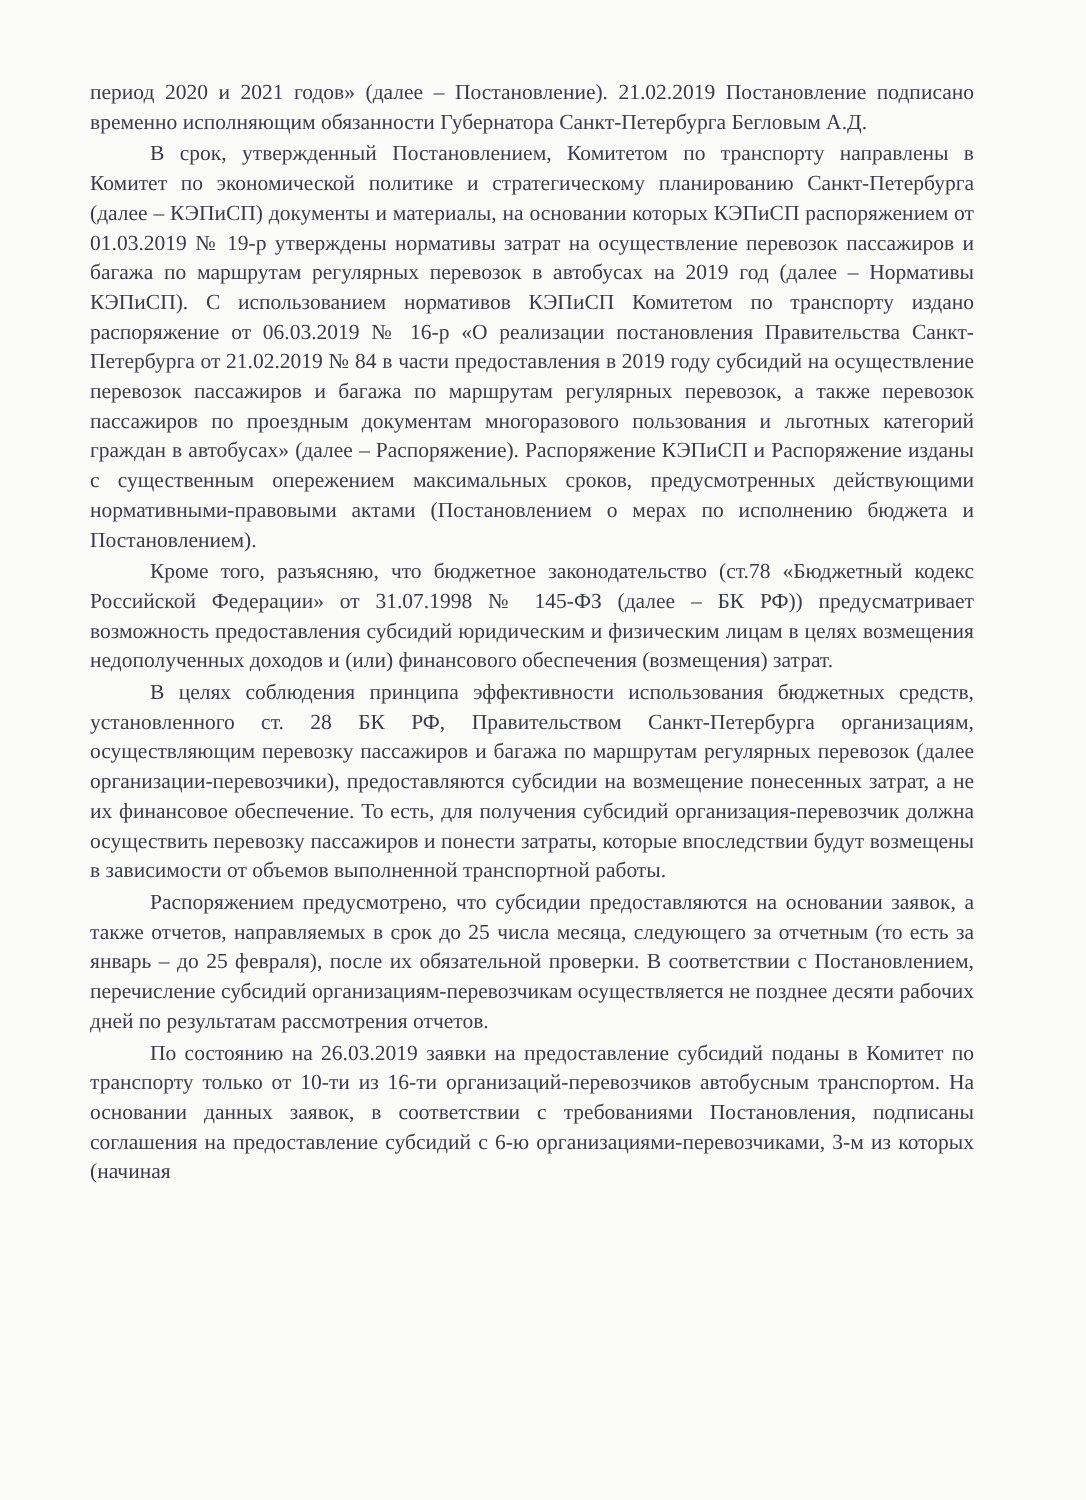период 2020 и 2021 годов» (далее – Постановление). 21.02.2019 Постановление подписано временно исполняющим обязанности Губернатора Санкт-Петербурга Бегловым А.Д.
В срок, утвержденный Постановлением, Комитетом по транспорту направлены в Комитет по экономической политике и стратегическому планированию Санкт-Петербурга (далее – КЭПиСП) документы и материалы, на основании которых КЭПиСП распоряжением от 01.03.2019 № 19-р утверждены нормативы затрат на осуществление перевозок пассажиров и багажа по маршрутам регулярных перевозок в автобусах на 2019 год (далее – Нормативы КЭПиСП). С использованием нормативов КЭПиСП Комитетом по транспорту издано распоряжение от 06.03.2019 № 16-р «О реализации постановления Правительства Санкт-Петербурга от 21.02.2019 № 84 в части предоставления в 2019 году субсидий на осуществление перевозок пассажиров и багажа по маршрутам регулярных перевозок, а также перевозок пассажиров по проездным документам многоразового пользования и льготных категорий граждан в автобусах» (далее – Распоряжение). Распоряжение КЭПиСП и Распоряжение изданы с существенным опережением максимальных сроков, предусмотренных действующими нормативными-правовыми актами (Постановлением о мерах по исполнению бюджета и Постановлением).
Кроме того, разъясняю, что бюджетное законодательство (ст.78 «Бюджетный кодекс Российской Федерации» от 31.07.1998 № 145-ФЗ (далее – БК РФ)) предусматривает возможность предоставления субсидий юридическим и физическим лицам в целях возмещения недополученных доходов и (или) финансового обеспечения (возмещения) затрат.
В целях соблюдения принципа эффективности использования бюджетных средств, установленного ст. 28 БК РФ, Правительством Санкт-Петербурга организациям, осуществляющим перевозку пассажиров и багажа по маршрутам регулярных перевозок (далее организации-перевозчики), предоставляются субсидии на возмещение понесенных затрат, а не их финансовое обеспечение. То есть, для получения субсидий организация-перевозчик должна осуществить перевозку пассажиров и понести затраты, которые впоследствии будут возмещены в зависимости от объемов выполненной транспортной работы.
Распоряжением предусмотрено, что субсидии предоставляются на основании заявок, а также отчетов, направляемых в срок до 25 числа месяца, следующего за отчетным (то есть за январь – до 25 февраля), после их обязательной проверки. В соответствии с Постановлением, перечисление субсидий организациям-перевозчикам осуществляется не позднее десяти рабочих дней по результатам рассмотрения отчетов.
По состоянию на 26.03.2019 заявки на предоставление субсидий поданы в Комитет по транспорту только от 10-ти из 16-ти организаций-перевозчиков автобусным транспортом. На основании данных заявок, в соответствии с требованиями Постановления, подписаны соглашения на предоставление субсидий с 6-ю организациями-перевозчиками, 3-м из которых (начиная